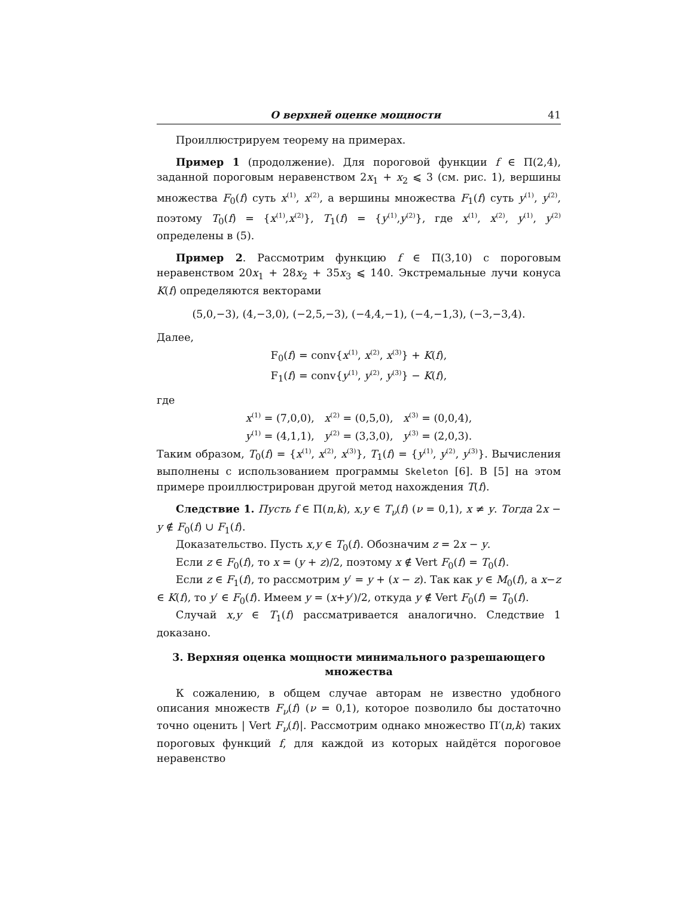О верхней оценке мощности 41
Проиллюстрируем теорему на примерах.
Пример 1 (продолжение). Для пороговой функции f ∈ Π(2,4), заданной пороговым неравенством 2x<sub>1</sub> + x<sub>2</sub> ⩽ 3 (см. рис. 1), вершины множества F<sub>0</sub>(f) суть x<sup>(1)</sup>, x<sup>(2)</sup>, а вершины множества F<sub>1</sub>(f) суть y<sup>(1)</sup>, y<sup>(2)</sup>, поэтому T<sub>0</sub>(f) = {x<sup>(1)</sup>,x<sup>(2)</sup>}, T<sub>1</sub>(f) = {y<sup>(1)</sup>,y<sup>(2)</sup>}, где x<sup>(1)</sup>, x<sup>(2)</sup>, y<sup>(1)</sup>, y<sup>(2)</sup> определены в (5).
Пример 2. Рассмотрим функцию f ∈ Π(3,10) с пороговым неравенством 20x<sub>1</sub> + 28x<sub>2</sub> + 35x<sub>3</sub> ⩽ 140. Экстремальные лучи конуса K(f) определяются векторами
(5,0,−3), (4,−3,0), (−2,5,−3), (−4,4,−1), (−4,−1,3), (−3,−3,4).
Далее,
F<sub>0</sub>(f) = conv{x<sup>(1)</sup>, x<sup>(2)</sup>, x<sup>(3)</sup>} + K(f),
F<sub>1</sub>(f) = conv{y<sup>(1)</sup>, y<sup>(2)</sup>, y<sup>(3)</sup>} − K(f),
где
x<sup>(1)</sup> = (7,0,0), x<sup>(2)</sup> = (0,5,0), x<sup>(3)</sup> = (0,0,4),
y<sup>(1)</sup> = (4,1,1), y<sup>(2)</sup> = (3,3,0), y<sup>(3)</sup> = (2,0,3).
Таким образом, T<sub>0</sub>(f) = {x<sup>(1)</sup>, x<sup>(2)</sup>, x<sup>(3)</sup>}, T<sub>1</sub>(f) = {y<sup>(1)</sup>, y<sup>(2)</sup>, y<sup>(3)</sup>}. Вычисления выполнены с использованием программы Skeleton [6]. В [5] на этом примере проиллюстрирован другой метод нахождения T(f).
Следствие 1. Пусть f ∈ Π(n,k), x,y ∈ T<sub>ν</sub>(f) (ν = 0,1), x ≠ y. Тогда 2x − y ∉ F<sub>0</sub>(f) ∪ F<sub>1</sub>(f).
Доказательство. Пусть x,y ∈ T<sub>0</sub>(f). Обозначим z = 2x − y.
Если z ∈ F<sub>0</sub>(f), то x = (y + z)/2, поэтому x ∉ Vert F<sub>0</sub>(f) = T<sub>0</sub>(f).
Если z ∈ F<sub>1</sub>(f), то рассмотрим y′ = y + (x − z). Так как y ∈ M<sub>0</sub>(f), а x−z ∈ K(f), то y′ ∈ F<sub>0</sub>(f). Имеем y = (x+y′)/2, откуда y ∉ Vert F<sub>0</sub>(f) = T<sub>0</sub>(f).
Случай x,y ∈ T<sub>1</sub>(f) рассматривается аналогично. Следствие 1 доказано.
3. Верхняя оценка мощности минимального разрешающего множества
К сожалению, в общем случае авторам не известно удобного описания множеств F<sub>ν</sub>(f) (ν = 0,1), которое позволило бы достаточно точно оценить | Vert F<sub>ν</sub>(f)|. Рассмотрим однако множество Π′(n,k) таких пороговых функций f, для каждой из которых найдётся пороговое неравенство